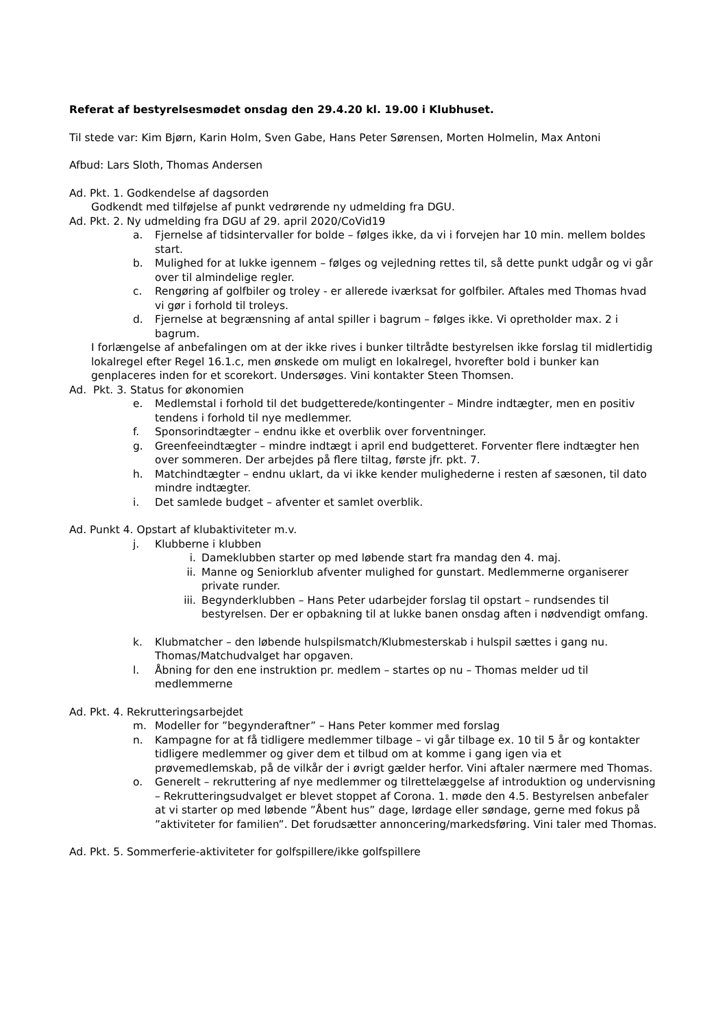Referat af bestyrelsesmødet onsdag den 29.4.20 kl. 19.00 i Klubhuset.
Til stede var: Kim Bjørn, Karin Holm, Sven Gabe, Hans Peter Sørensen, Morten Holmelin, Max Antoni
Afbud: Lars Sloth, Thomas Andersen
Ad. Pkt. 1. Godkendelse af dagsorden
Godkendt med tilføjelse af punkt vedrørende ny udmelding fra DGU.
Ad. Pkt. 2. Ny udmelding fra DGU af 29. april 2020/CoVid19
a. Fjernelse af tidsintervaller for bolde – følges ikke, da vi i forvejen har 10 min. mellem boldes start.
b. Mulighed for at lukke igennem – følges og vejledning rettes til, så dette punkt udgår og vi går over til almindelige regler.
c. Rengøring af golfbiler og troley - er allerede iværksat for golfbiler. Aftales med Thomas hvad vi gør i forhold til troleys.
d. Fjernelse at begrænsning af antal spiller i bagrum – følges ikke. Vi opretholder max. 2 i bagrum.
I forlængelse af anbefalingen om at der ikke rives i bunker tiltrådte bestyrelsen ikke forslag til midlertidig lokalregel efter Regel 16.1.c, men ønskede om muligt en lokalregel, hvorefter bold i bunker kan genplaceres inden for et scorekort. Undersøges. Vini kontakter Steen Thomsen.
Ad. Pkt. 3. Status for økonomien
e. Medlemstal i forhold til det budgetterede/kontingenter – Mindre indtægter, men en positiv tendens i forhold til nye medlemmer.
f. Sponsorindtægter – endnu ikke et overblik over forventninger.
g. Greenfeeindtægter – mindre indtægt i april end budgetteret. Forventer flere indtægter hen over sommeren. Der arbejdes på flere tiltag, første jfr. pkt. 7.
h. Matchindtægter – endnu uklart, da vi ikke kender mulighederne i resten af sæsonen, til dato mindre indtægter.
i. Det samlede budget – afventer et samlet overblik.
Ad. Punkt 4. Opstart af klubaktiviteter m.v.
j. Klubberne i klubben
i. Dameklubben starter op med løbende start fra mandag den 4. maj.
ii. Manne og Seniorklub afventer mulighed for gunstart. Medlemmerne organiserer private runder.
iii. Begynderklubben – Hans Peter udarbejder forslag til opstart – rundsendes til bestyrelsen. Der er opbakning til at lukke banen onsdag aften i nødvendigt omfang.
k. Klubmatcher – den løbende hulspilsmatch/Klubmesterskab i hulspil sættes i gang nu. Thomas/Matchudvalget har opgaven.
l. Åbning for den ene instruktion pr. medlem – startes op nu – Thomas melder ud til medlemmerne
Ad. Pkt. 4. Rekrutteringsarbejdet
m. Modeller for ”begynderaftner” – Hans Peter kommer med forslag
n. Kampagne for at få tidligere medlemmer tilbage – vi går tilbage ex. 10 til 5 år og kontakter tidligere medlemmer og giver dem et tilbud om at komme i gang igen via et prøvemedlemskab, på de vilkår der i øvrigt gælder herfor. Vini aftaler nærmere med Thomas.
o. Generelt – rekruttering af nye medlemmer og tilrettelæggelse af introduktion og undervisning – Rekrutteringsudvalget er blevet stoppet af Corona. 1. møde den 4.5. Bestyrelsen anbefaler at vi starter op med løbende ”Åbent hus” dage, lørdage eller søndage, gerne med fokus på ”aktiviteter for familien”. Det forudsætter annoncering/markedsføring. Vini taler med Thomas.
Ad. Pkt. 5. Sommerferie-aktiviteter for golfspillere/ikke golfspillere